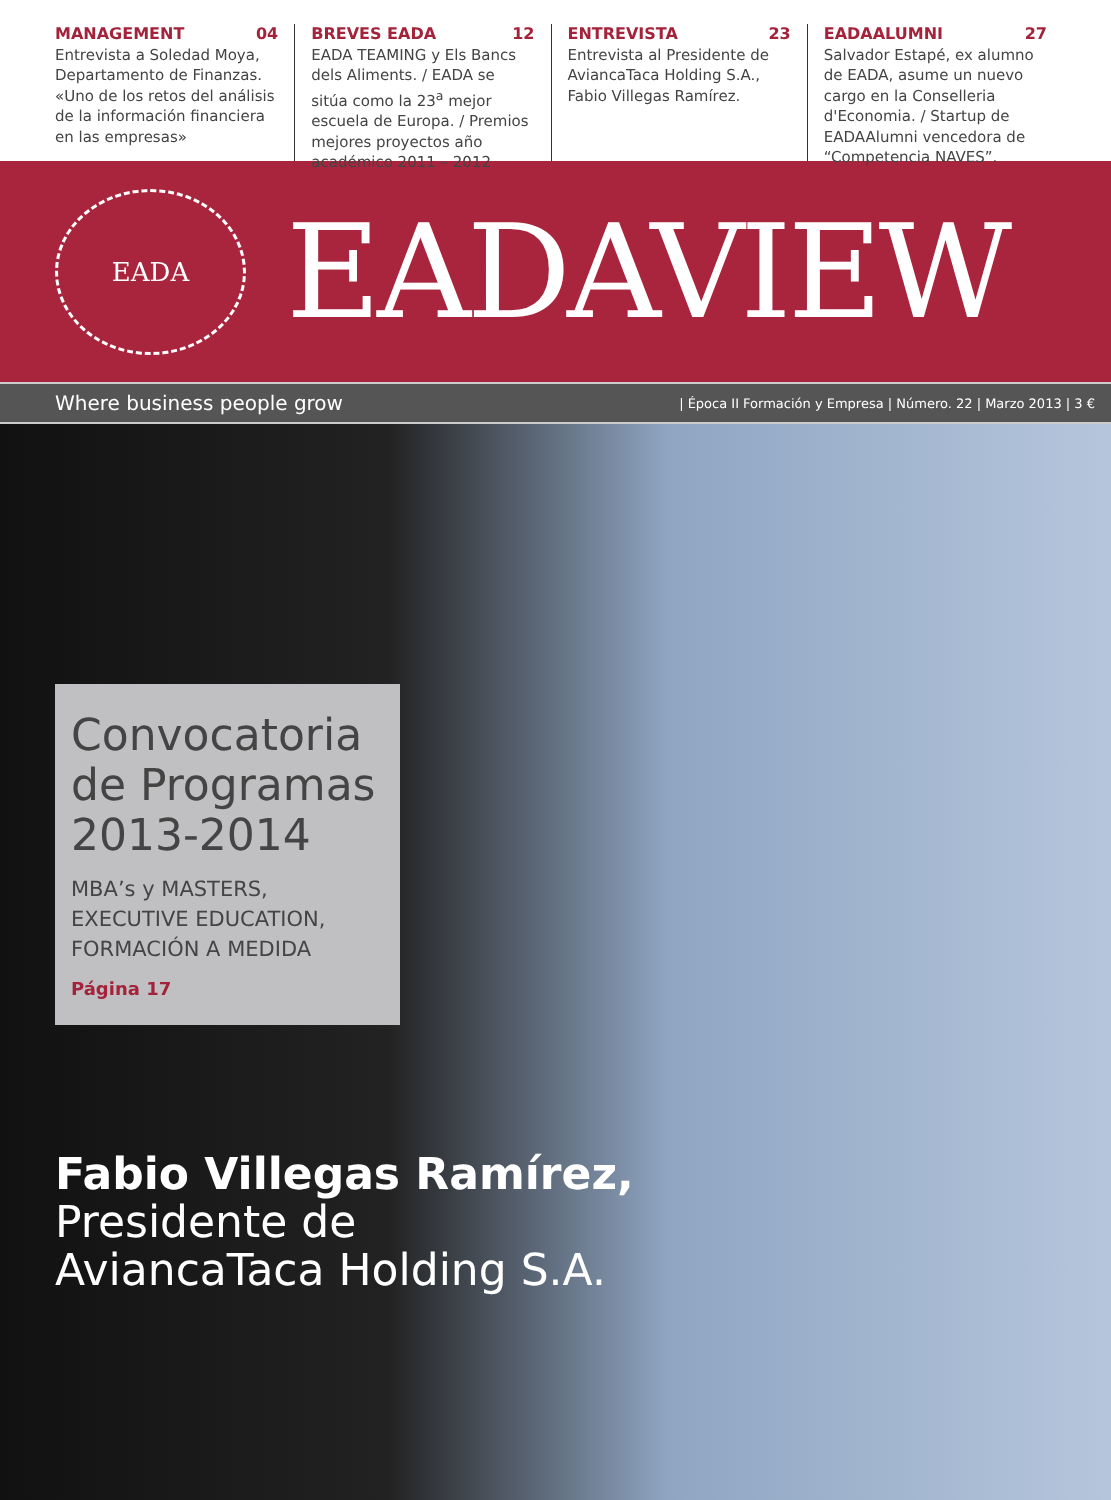MANAGEMENT 04
Entrevista a Soledad Moya, Departamento de Finanzas. «Uno de los retos del análisis de la información financiera en las empresas»
BREVES EADA 12
EADA TEAMING y Els Bancs dels Aliments. / EADA se sitúa como la 23<sup>a</sup> mejor escuela de Europa. / Premios mejores proyectos año académico 2011 – 2012
ENTREVISTA 23
Entrevista al Presidente de AviancaTaca Holding S.A., Fabio Villegas Ramírez.
EADAALUMNI 27
Salvador Estapé, ex alumno de EADA, asume un nuevo cargo en la Conselleria d'Economia. / Startup de EADAAlumni vencedora de “Competencia NAVES”.
EADA
EADAVIEW
Where business people grow | Época II Formación y Empresa | Número. 22 | Marzo 2013 | 3 €
Convocatoria de Programas 2013-2014
MBA’s y MASTERS, EXECUTIVE EDUCATION, FORMACIÓN A MEDIDA
Página 17
Fabio Villegas Ramírez,
Presidente de
AviancaTaca Holding S.A.